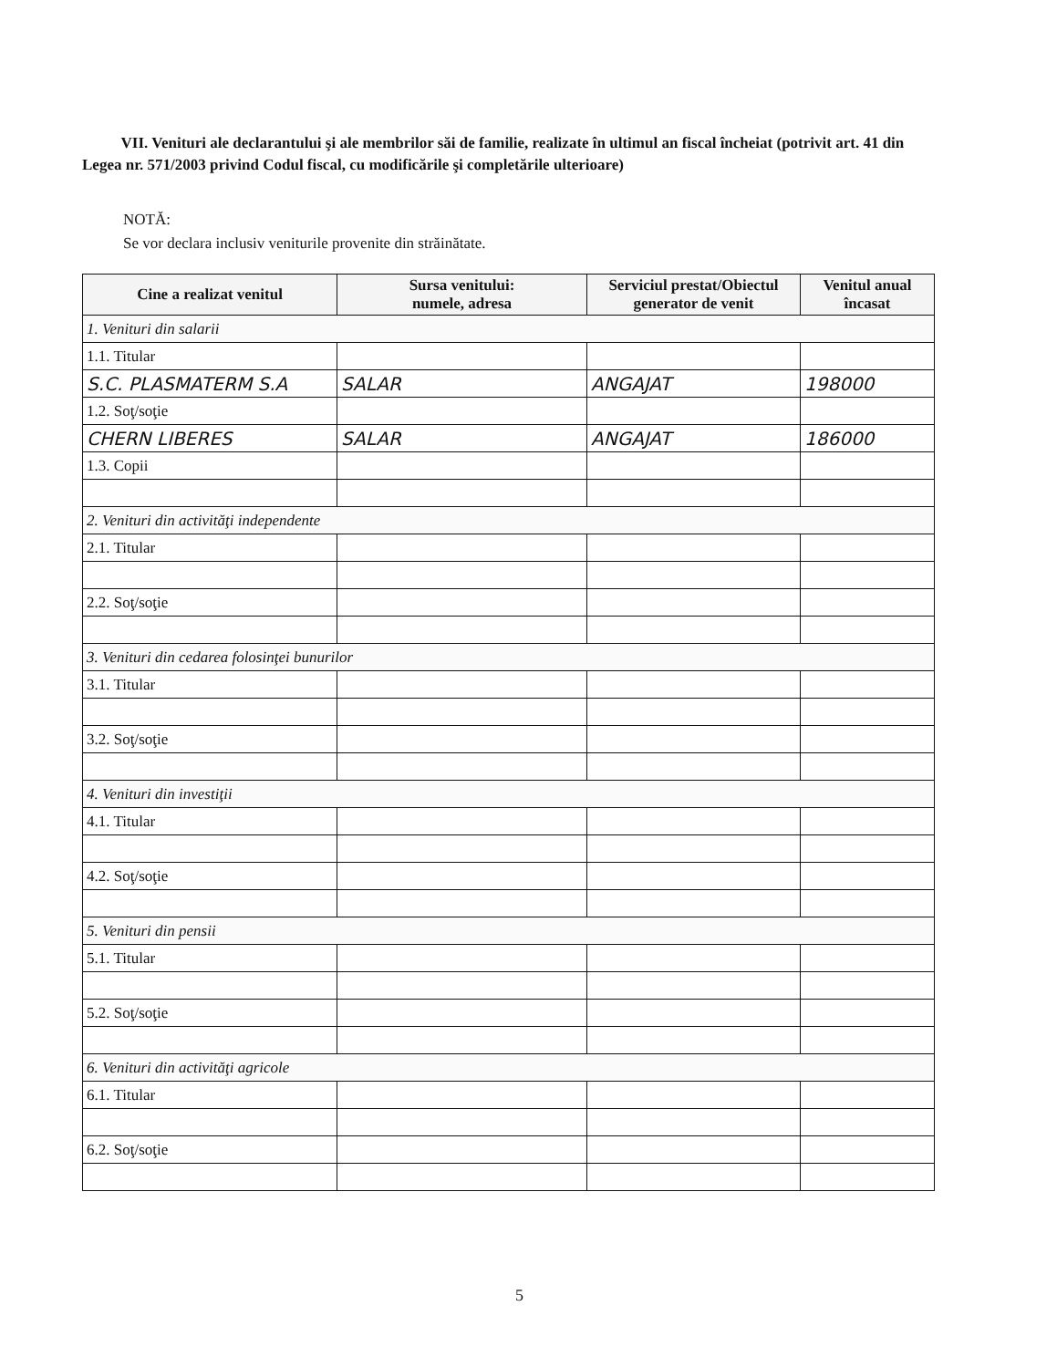VII. Venituri ale declarantului şi ale membrilor săi de familie, realizate în ultimul an fiscal încheiat (potrivit art. 41 din Legea nr. 571/2003 privind Codul fiscal, cu modificările şi completările ulterioare)
NOTĂ:
Se vor declara inclusiv veniturile provenite din străinătate.
| Cine a realizat venitul | Sursa venitului: numele, adresa | Serviciul prestat/Obiectul generator de venit | Venitul anual încasat |
| --- | --- | --- | --- |
| 1. Venituri din salarii | | | |
| 1.1. Titular | | | |
| S.C. PLASMATERM S.A | SALAR | ANGAJAT | 198000 |
| 1.2. Soţ/soţie | | | |
| CHERN LIBERES | SALAR | ANGAJAT | 186000 |
| 1.3. Copii | | | |
| 2. Venituri din activităţi independente | | | |
| 2.1. Titular | | | |
| 2.2. Soţ/soţie | | | |
| 3. Venituri din cedarea folosinţei bunurilor | | | |
| 3.1. Titular | | | |
| 3.2. Soţ/soţie | | | |
| 4. Venituri din investiţii | | | |
| 4.1. Titular | | | |
| 4.2. Soţ/soţie | | | |
| 5. Venituri din pensii | | | |
| 5.1. Titular | | | |
| 5.2. Soţ/soţie | | | |
| 6. Venituri din activităţi agricole | | | |
| 6.1. Titular | | | |
| 6.2. Soţ/soţie | | | |
5